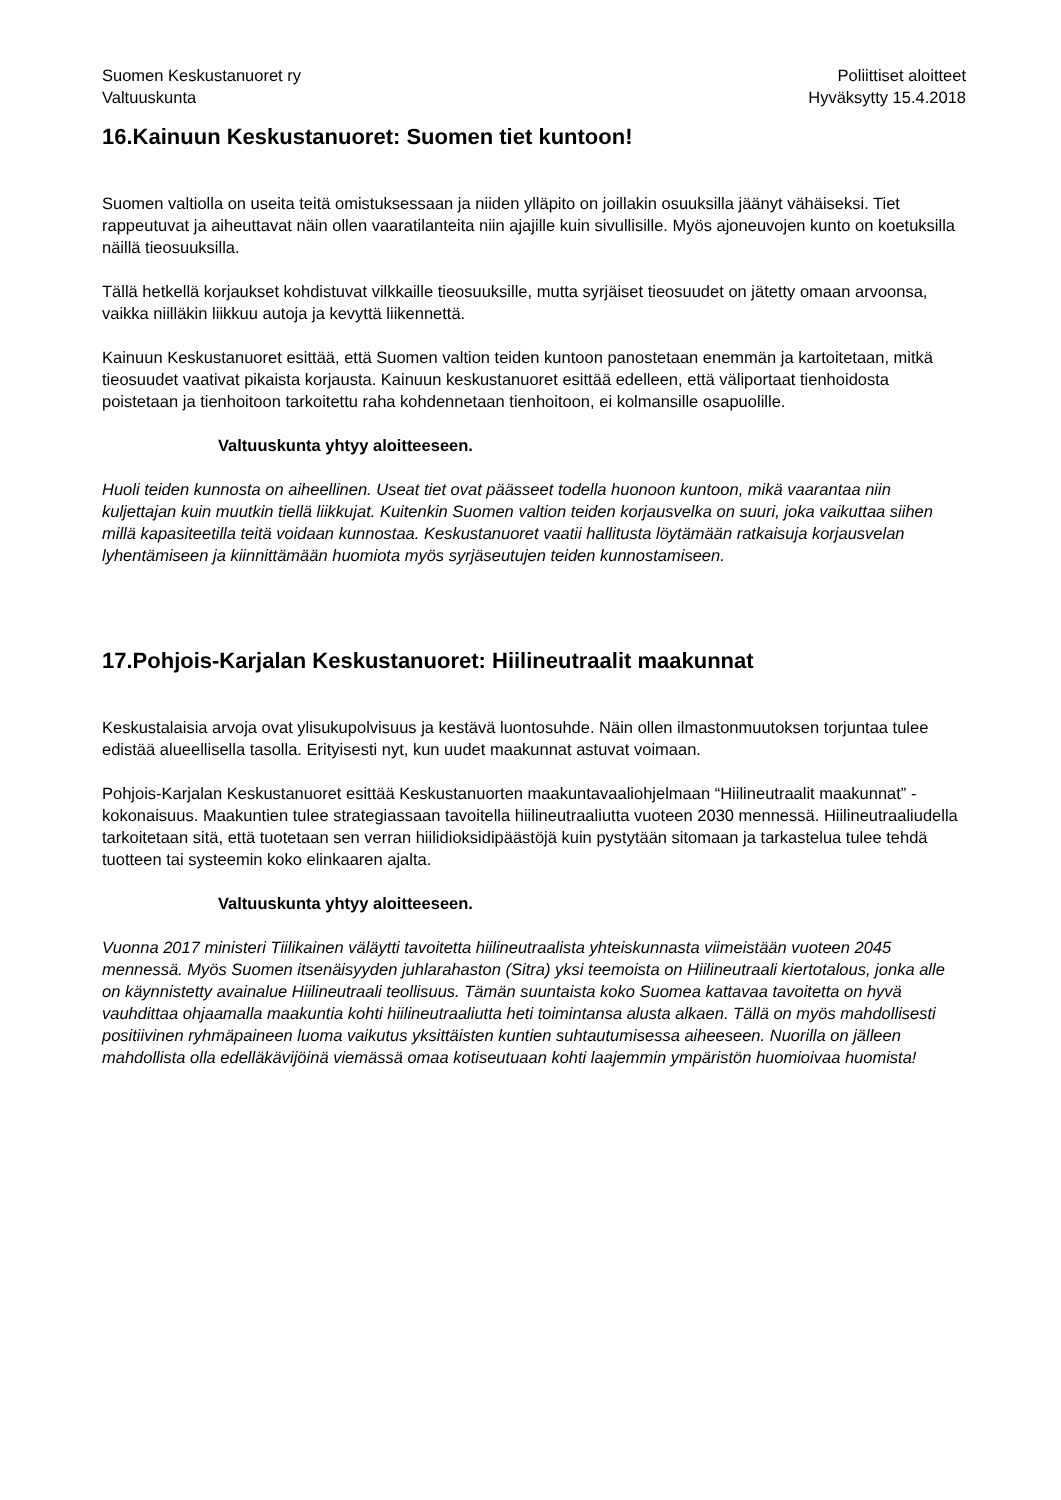Suomen Keskustanuoret ry
Valtuuskunta
Poliittiset aloitteet
Hyväksytty 15.4.2018
16.Kainuun Keskustanuoret: Suomen tiet kuntoon!
Suomen valtiolla on useita teitä omistuksessaan ja niiden ylläpito on joillakin osuuksilla jäänyt vähäiseksi. Tiet rappeutuvat ja aiheuttavat näin ollen vaaratilanteita niin ajajille kuin sivullisille. Myös ajoneuvojen kunto on koetuksilla näillä tieosuuksilla.
Tällä hetkellä korjaukset kohdistuvat vilkkaille tieosuuksille, mutta syrjäiset tieosuudet on jätetty omaan arvoonsa, vaikka niilläkin liikkuu autoja ja kevyttä liikennettä.
Kainuun Keskustanuoret esittää, että Suomen valtion teiden kuntoon panostetaan enemmän ja kartoitetaan, mitkä tieosuudet vaativat pikaista korjausta. Kainuun keskustanuoret esittää edelleen, että väliportaat tienhoidosta poistetaan ja tienhoitoon tarkoitettu raha kohdennetaan tienhoitoon, ei kolmansille osapuolille.
Valtuuskunta yhtyy aloitteeseen.
Huoli teiden kunnosta on aiheellinen. Useat tiet ovat päässeet todella huonoon kuntoon, mikä vaarantaa niin kuljettajan kuin muutkin tiellä liikkujat. Kuitenkin Suomen valtion teiden korjausvelka on suuri, joka vaikuttaa siihen millä kapasiteetilla teitä voidaan kunnostaa. Keskustanuoret vaatii hallitusta löytämään ratkaisuja korjausvelan lyhentämiseen ja kiinnittämään huomiota myös syrjäseutujen teiden kunnostamiseen.
17.Pohjois-Karjalan Keskustanuoret: Hiilineutraalit maakunnat
Keskustalaisia arvoja ovat ylisukupolvisuus ja kestävä luontosuhde. Näin ollen ilmastonmuutoksen torjuntaa tulee edistää alueellisella tasolla. Erityisesti nyt, kun uudet maakunnat astuvat voimaan.
Pohjois-Karjalan Keskustanuoret esittää Keskustanuorten maakuntavaaliohjelmaan “Hiilineutraalit maakunnat” -kokonaisuus. Maakuntien tulee strategiassaan tavoitella hiilineutraaliutta vuoteen 2030 mennessä. Hiilineutraaliudella tarkoitetaan sitä, että tuotetaan sen verran hiilidioksidipäästöjä kuin pystytään sitomaan ja tarkastelua tulee tehdä tuotteen tai systeemin koko elinkaaren ajalta.
Valtuuskunta yhtyy aloitteeseen.
Vuonna 2017 ministeri Tiilikainen väläytti tavoitetta hiilineutraalista yhteiskunnasta viimeistään vuoteen 2045 mennessä. Myös Suomen itsenäisyyden juhlarahaston (Sitra) yksi teemoista on Hiilineutraali kiertotalous, jonka alle on käynnistetty avainalue Hiilineutraali teollisuus. Tämän suuntaista koko Suomea kattavaa tavoitetta on hyvä vauhdittaa ohjaamalla maakuntia kohti hiilineutraaliutta heti toimintansa alusta alkaen. Tällä on myös mahdollisesti positiivinen ryhmäpaineen luoma vaikutus yksittäisten kuntien suhtautumisessa aiheeseen. Nuorilla on jälleen mahdollista olla edelläkävijöinä viemässä omaa kotiseutuaan kohti laajemmin ympäristön huomioivaa huomista!